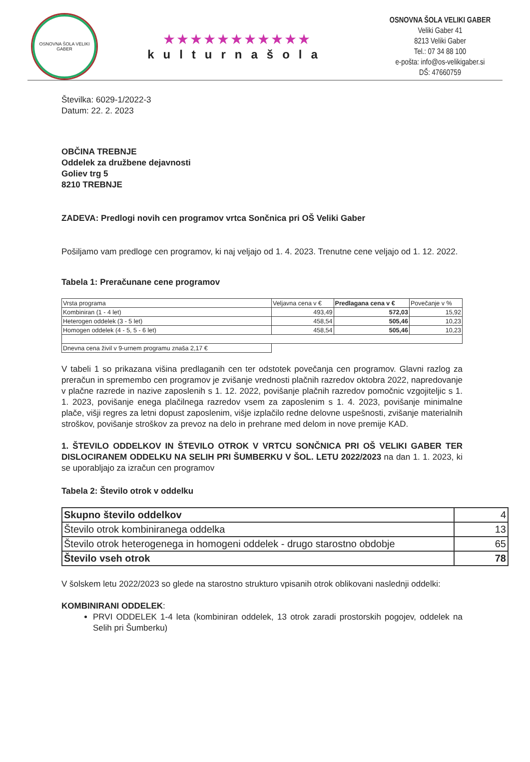OSNOVNA ŠOLA VELIKI GABER
★★★★★★★★★★★
kulturnašola
OSNOVNA ŠOLA VELIKI GABER
Veliki Gaber 41
8213 Veliki Gaber
Tel.: 07 34 88 100
e-pošta: info@os-velikigaber.si
DŠ: 47660759
Številka: 6029-1/2022-3
Datum: 22. 2. 2023
OBČINA TREBNJE
Oddelek za družbene dejavnosti
Goliev trg 5
8210 TREBNJE
ZADEVA: Predlogi novih cen programov vrtca Sončnica pri OŠ Veliki Gaber
Pošiljamo vam predloge cen programov, ki naj veljajo od 1. 4. 2023. Trenutne cene veljajo od 1. 12. 2022.
Tabela 1: Preračunane cene programov
| Vrsta programa | Veljavna cena v € | Predlagana cena v € | Povečanje v % |
| Kombiniran (1 - 4 let) | 493,49 | 572,03 | 15,92 |
| Heterogen oddelek (3 - 5 let) | 458,54 | 505,46 | 10,23 |
| Homogen oddelek (4 - 5, 5 - 6 let) | 458,54 | 505,46 | 10,23 |
| Dnevna cena živil v 9-urnem programu znaša 2,17 € | | | |
V tabeli 1 so prikazana višina predlaganih cen ter odstotek povečanja cen programov. Glavni razlog za preračun in spremembo cen programov je zvišanje vrednosti plačnih razredov oktobra 2022, napredovanje v plačne razrede in nazive zaposlenih s 1. 12. 2022, povišanje plačnih razredov pomočnic vzgojiteljic s 1. 1. 2023, povišanje enega plačilnega razredov vsem za zaposlenim s 1. 4. 2023, povišanje minimalne plače, višji regres za letni dopust zaposlenim, višje izplačilo redne delovne uspešnosti, zvišanje materialnih stroškov, povišanje stroškov za prevoz na delo in prehrane med delom in nove premije KAD.
1. ŠTEVILO ODDELKOV IN ŠTEVILO OTROK V VRTCU SONČNICA PRI OŠ VELIKI GABER TER DISLOCIRANEM ODDELKU NA SELIH PRI ŠUMBERKU V ŠOL. LETU 2022/2023 na dan 1. 1. 2023, ki se uporabljajo za izračun cen programov
Tabela 2: Število otrok v oddelku
| Skupno število oddelkov | 4 |
| Število otrok kombiniranega oddelka | 13 |
| Število otrok heterogenega in homogeni oddelek - drugo starostno obdobje | 65 |
| Število vseh otrok | 78 |
V šolskem letu 2022/2023 so glede na starostno strukturo vpisanih otrok oblikovani naslednji oddelki:
KOMBINIRANI ODDELEK:
PRVI ODDELEK 1-4 leta (kombiniran oddelek, 13 otrok zaradi prostorskih pogojev, oddelek na Selih pri Šumberku)